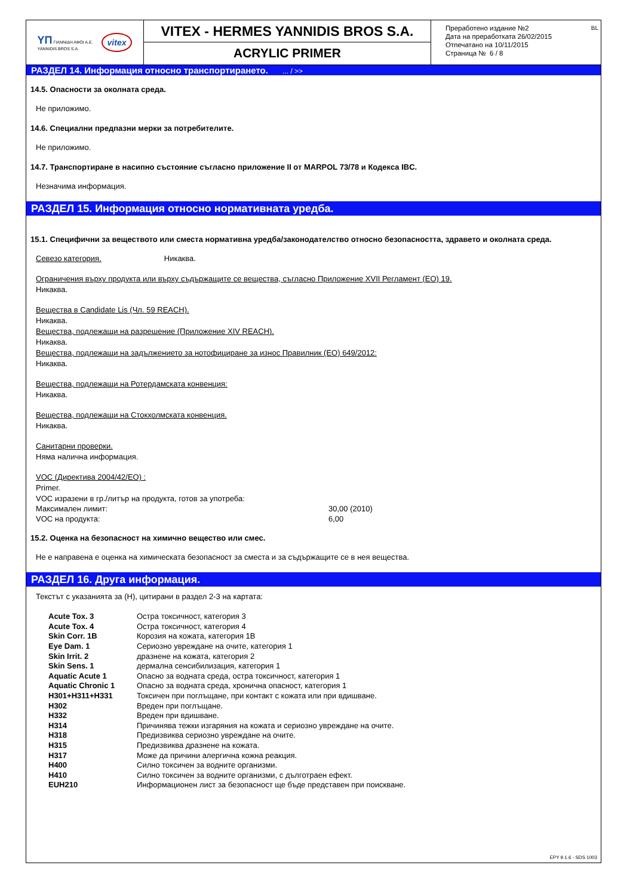YΠ ΓΙΑΝΝΙΔΗ ΑΦΟΙ Α.Ε.
YANNIDIS BROS S.A. vitex
VITEX - HERMES YANNIDIS BROS S.A.
ACRYLIC PRIMER
Преработено издание №2
Дата на преработката 26/02/2015
Отпечатано на 10/11/2015
Страница № 6 / 8
BL
РАЗДЕЛ 14. Информация относно транспортирането. ... / >>
14.5. Опасности за околната среда.
Не приложимо.
14.6. Специални предпазни мерки за потребителите.
Не приложимо.
14.7. Транспортиране в насипно състояние съгласно приложение II от MARPOL 73/78 и Кодекса IBC.
Незначима информация.
РАЗДЕЛ 15. Информация относно нормативната уредба.
15.1. Специфични за веществото или сместа нормативна уредба/законодателство относно безопасността, здравето и околната среда.
Севезо категория. Никаква.
Ограничения върху продукта или върху съдържащите се вещества, съгласно Приложение XVII Регламент (ЕО) 19.
Никаква.
Вещества в Candidate Lis (Чл. 59 REACH).
Никаква.
Вещества, подлежащи на разрешение (Приложение XIV REACH).
Никаква.
Вещества, подлежащи на задължението за нотофициране за износ Правилник (ЕО) 649/2012:
Никаква.
Вещества, подлежащи на Ротердамската конвенция:
Никаква.
Вещества, подлежащи на Стокхолмската конвенция.
Никаква.
Санитарни проверки.
Няма налична информация.
VOC (Директива 2004/42/ЕО) :
Primer.
VOC изразени в гр./литър на продукта, готов за употреба:
| Максимален лимит: | 30,00 (2010) |
| VOC на продукта: | 6,00 |
15.2. Оценка на безопасност на химично вещество или смес.
Не е направена е оценка на химическата безопасност за сместа и за съдържащите се в нея вещества.
РАЗДЕЛ 16. Друга информация.
Текстът с указанията за (H), цитирани в раздел 2-3 на картата:
| Acute Tox. 3 | Остра токсичност, категория 3 |
| Acute Tox. 4 | Остра токсичност, категория 4 |
| Skin Corr. 1B | Корозия на кожата, категория 1B |
| Eye Dam. 1 | Сериозно увреждане на очите, категория 1 |
| Skin Irrit. 2 | дразнене на кожата, категория 2 |
| Skin Sens. 1 | дермална сенсибилизация, категория 1 |
| Aquatic Acute 1 | Опасно за водната среда, остра токсичност, категория 1 |
| Aquatic Chronic 1 | Опасно за водната среда, хронична опасност, категория 1 |
| H301+H311+H331 | Токсичен при поглъщане, при контакт с кожата или при вдишване. |
| H302 | Вреден при поглъщане. |
| H332 | Вреден при вдишване. |
| H314 | Причинява тежки изгаряния на кожата и сериозно увреждане на очите. |
| H318 | Предизвиква сериозно увреждане на очите. |
| H315 | Предизвиква дразнене на кожата. |
| H317 | Може да причини алергична кожна реакция. |
| H400 | Силно токсичен за водните организми. |
| H410 | Силно токсичен за водните организми, с дълготраен ефект. |
| EUH210 | Информационен лист за безопасност ще бъде представен при поискване. |
EPY 9.1.6 - SDS 1003